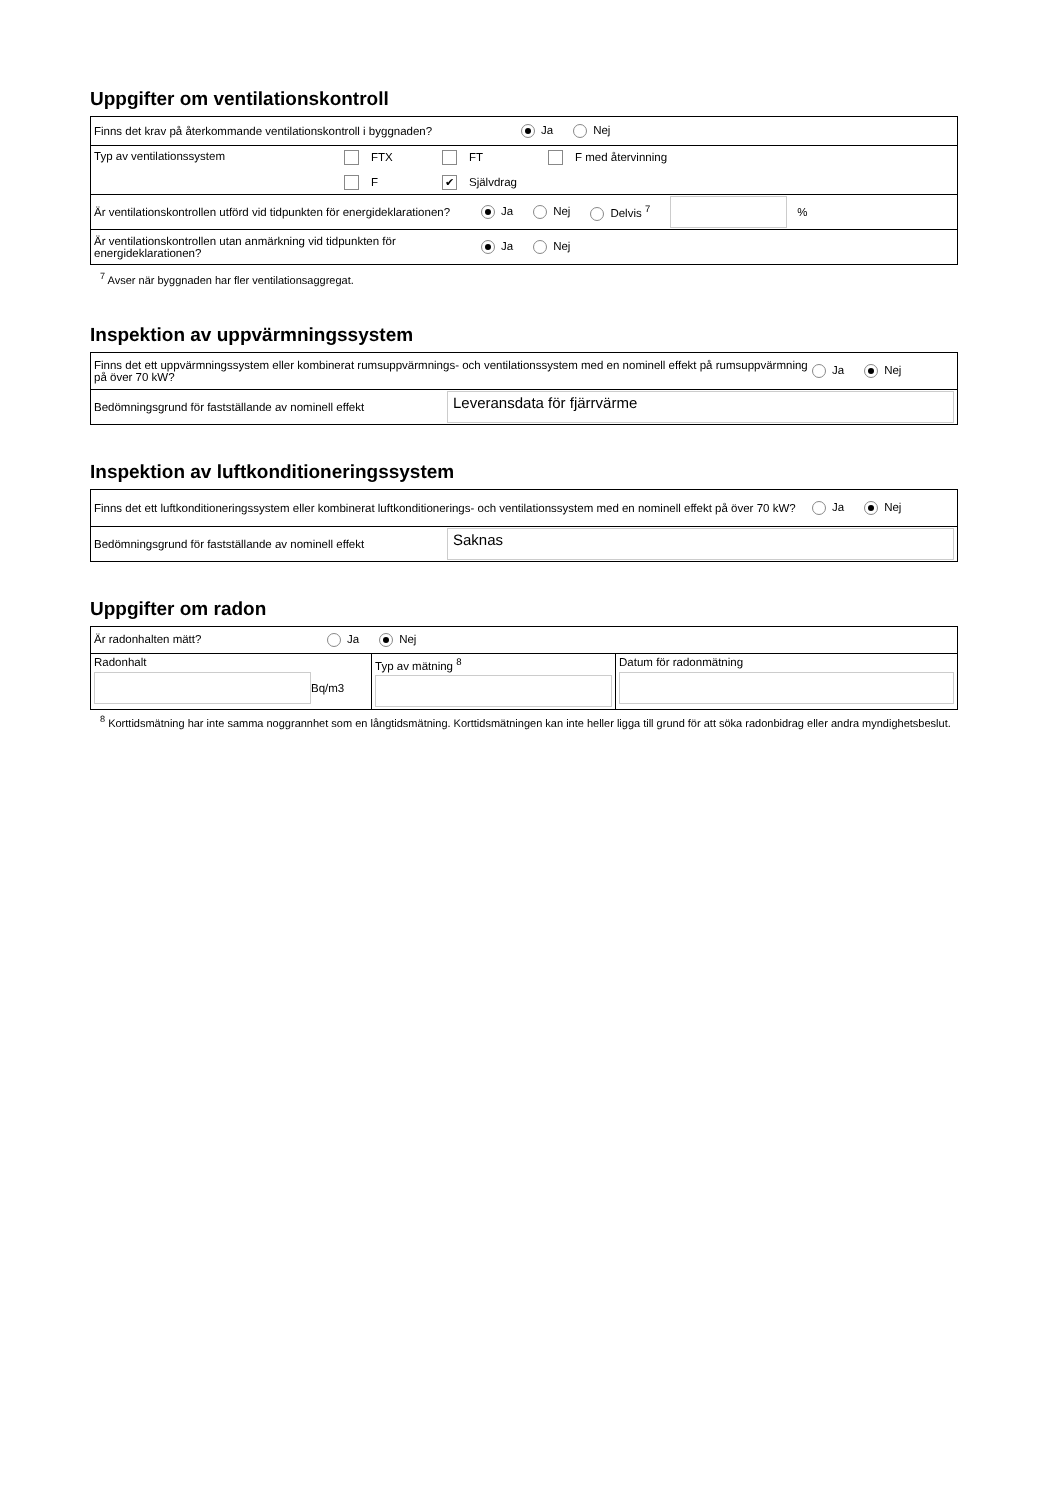Uppgifter om ventilationskontroll
Finns det krav på återkommande ventilationskontroll i byggnaden? Ja Nej
Typ av ventilationssystem FTX FT F med återvinning
F ✔ Självdrag
Är ventilationskontrollen utförd vid tidpunkten för energideklarationen? Ja Nej Delvis <sup>7</sup> %
Är ventilationskontrollen utan anmärkning vid tidpunkten för energideklarationen? Ja Nej
<sup>7</sup> Avser när byggnaden har fler ventilationsaggregat.
Inspektion av uppvärmningssystem
Finns det ett uppvärmningssystem eller kombinerat rumsuppvärmnings- och ventilationssystem med en nominell effekt på rumsuppvärmning på över 70 kW? Ja Nej
Bedömningsgrund för fastställande av nominell effekt Leveransdata för fjärrvärme
Inspektion av luftkonditioneringssystem
Finns det ett luftkonditioneringssystem eller kombinerat luftkonditionerings- och ventilationssystem med en nominell effekt på över 70 kW? Ja Nej
Bedömningsgrund för fastställande av nominell effekt Saknas
Uppgifter om radon
| Är radonhalten mätt? Ja Nej | | |
| Radonhalt Bq/m3 | Typ av mätning <sup>8</sup> | Datum för radonmätning |
<sup>8</sup> Korttidsmätning har inte samma noggrannhet som en långtidsmätning. Korttidsmätningen kan inte heller ligga till grund för att söka radonbidrag eller andra myndighetsbeslut.